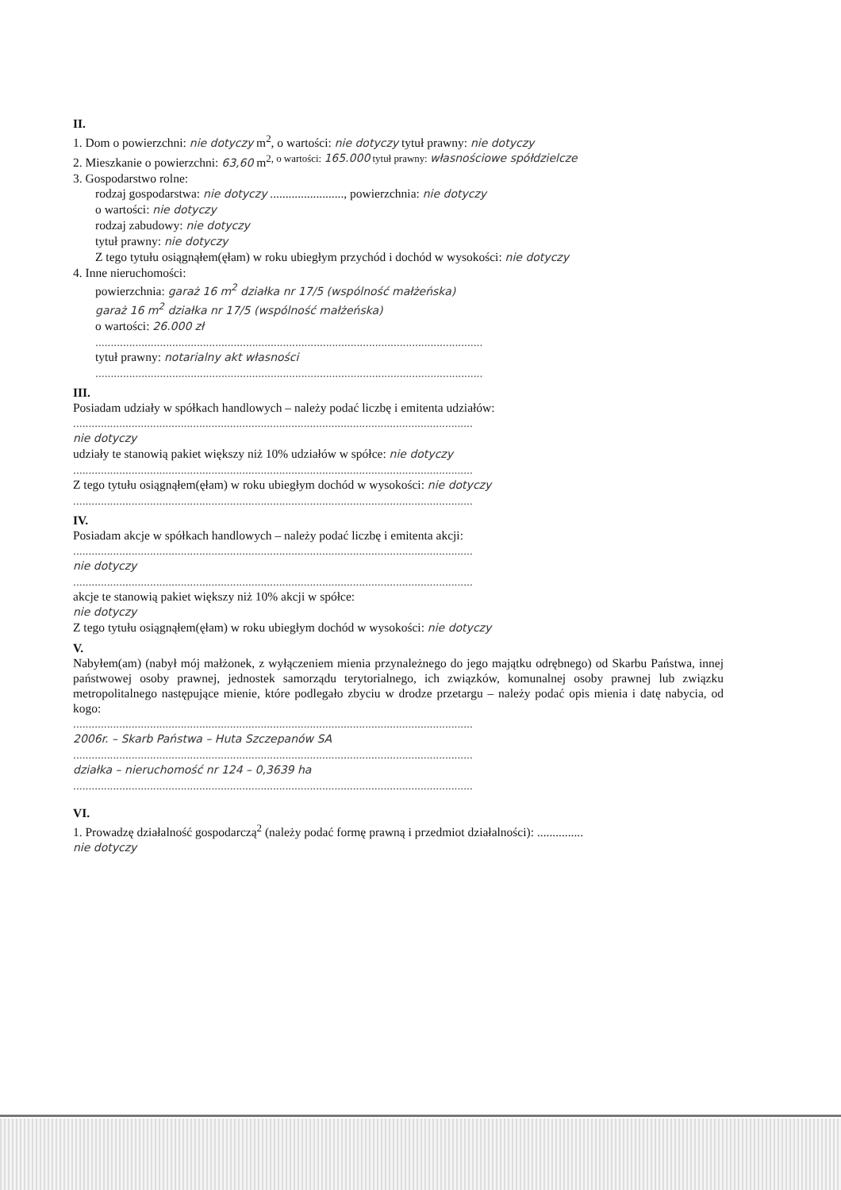II.
1. Dom o powierzchni: nie dotyczy m<sup>2</sup>, o wartości: nie dotyczy tytuł prawny: nie dotyczy
2. Mieszkanie o powierzchni: 63,60 m<sup>2, o wartości: 165.000 tytuł prawny: własnościowe spółdzielcze</sup>
3. Gospodarstwo rolne:
rodzaj gospodarstwa: nie dotyczy ........................, powierzchnia: nie dotyczy
o wartości: nie dotyczy
rodzaj zabudowy: nie dotyczy
tytuł prawny: nie dotyczy
Z tego tytułu osiągnąłem(ęłam) w roku ubiegłym przychód i dochód w wysokości: nie dotyczy
4. Inne nieruchomości:
powierzchnia: garaż 16 m<sup>2</sup> działka nr 17/5 (wspólność małżeńska)
garaż 16 m<sup>2</sup> działka nr 17/5 (wspólność małżeńska)
o wartości: 26.000 zł
..............................................................................................................................
tytuł prawny: notarialny akt własności
..............................................................................................................................
III.
Posiadam udziały w spółkach handlowych – należy podać liczbę i emitenta udziałów:
..................................................................................................................................
nie dotyczy
udziały te stanowią pakiet większy niż 10% udziałów w spółce: nie dotyczy
..................................................................................................................................
Z tego tytułu osiągnąłem(ęłam) w roku ubiegłym dochód w wysokości: nie dotyczy
..................................................................................................................................
IV.
Posiadam akcje w spółkach handlowych – należy podać liczbę i emitenta akcji:
..................................................................................................................................
nie dotyczy
..................................................................................................................................
akcje te stanowią pakiet większy niż 10% akcji w spółce:
nie dotyczy
Z tego tytułu osiągnąłem(ęłam) w roku ubiegłym dochód w wysokości: nie dotyczy
V.
Nabyłem(am) (nabył mój małżonek, z wyłączeniem mienia przynależnego do jego majątku odrębnego) od Skarbu Państwa, innej państwowej osoby prawnej, jednostek samorządu terytorialnego, ich związków, komunalnej osoby prawnej lub związku metropolitalnego następujące mienie, które podlegało zbyciu w drodze przetargu – należy podać opis mienia i datę nabycia, od kogo:
..................................................................................................................................
2006r. – Skarb Państwa – Huta Szczepanów SA
..................................................................................................................................
działka – nieruchomość nr 124 – 0,3639 ha
..................................................................................................................................
VI.
1. Prowadzę działalność gospodarczą<sup>2</sup> (należy podać formę prawną i przedmiot działalności): ...............
nie dotyczy